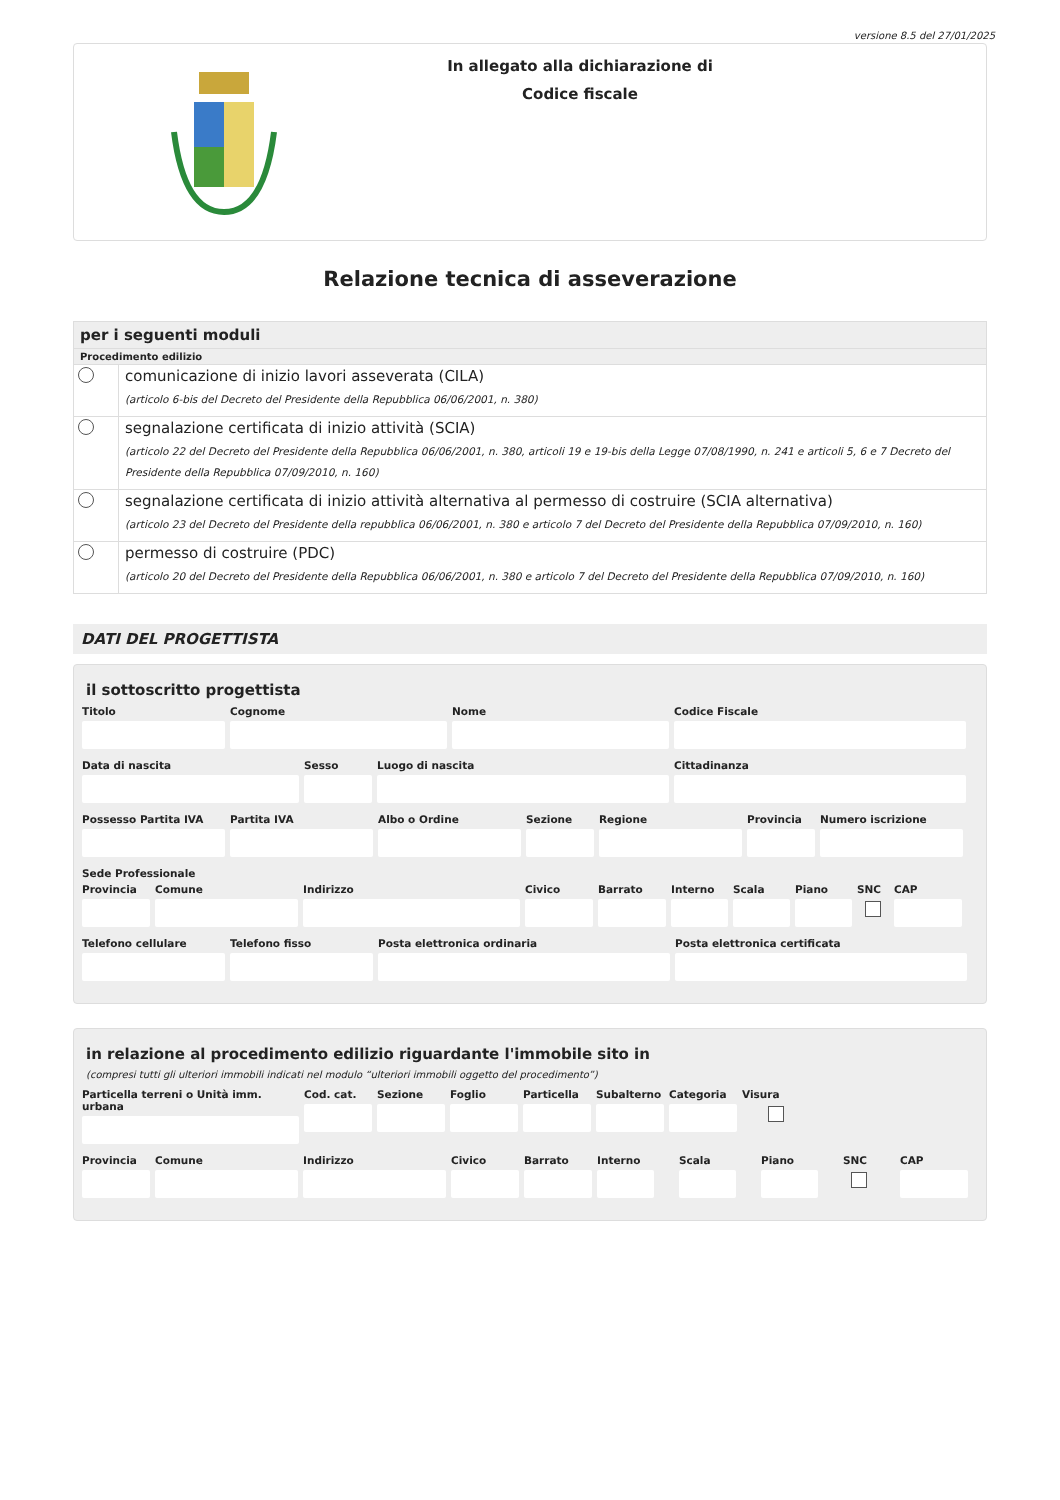versione 8.5 del 27/01/2025
In allegato alla dichiarazione di
Codice fiscale
Relazione tecnica di asseverazione
per i seguenti moduli
Procedimento edilizio
comunicazione di inizio lavori asseverata (CILA)
(articolo 6-bis del Decreto del Presidente della Repubblica 06/06/2001, n. 380)
segnalazione certificata di inizio attività (SCIA)
(articolo 22 del Decreto del Presidente della Repubblica 06/06/2001, n. 380, articoli 19 e 19-bis della Legge 07/08/1990, n. 241 e articoli 5, 6 e 7 Decreto del Presidente della Repubblica 07/09/2010, n. 160)
segnalazione certificata di inizio attività alternativa al permesso di costruire (SCIA alternativa)
(articolo 23 del Decreto del Presidente della repubblica 06/06/2001, n. 380 e articolo 7 del Decreto del Presidente della Repubblica 07/09/2010, n. 160)
permesso di costruire (PDC)
(articolo 20 del Decreto del Presidente della Repubblica 06/06/2001, n. 380 e articolo 7 del Decreto del Presidente della Repubblica 07/09/2010, n. 160)
DATI DEL PROGETTISTA
il sottoscritto progettista
Titolo Cognome Nome Codice Fiscale
Data di nascita Sesso Luogo di nascita Cittadinanza
Possesso Partita IVA Partita IVA Albo o Ordine Sezione Regione Provincia Numero iscrizione
Sede Professionale
Provincia Comune Indirizzo Civico Barrato Interno Scala Piano SNC CAP
Telefono cellulare Telefono fisso Posta elettronica ordinaria Posta elettronica certificata
in relazione al procedimento edilizio riguardante l'immobile sito in
(compresi tutti gli ulteriori immobili indicati nel modulo “ulteriori immobili oggetto del procedimento”)
Particella terreni o Unità imm. urbana
Cod. cat. Sezione Foglio Particella Subalterno Categoria Visura
Provincia Comune Indirizzo Civico Barrato Interno Scala Piano SNC CAP